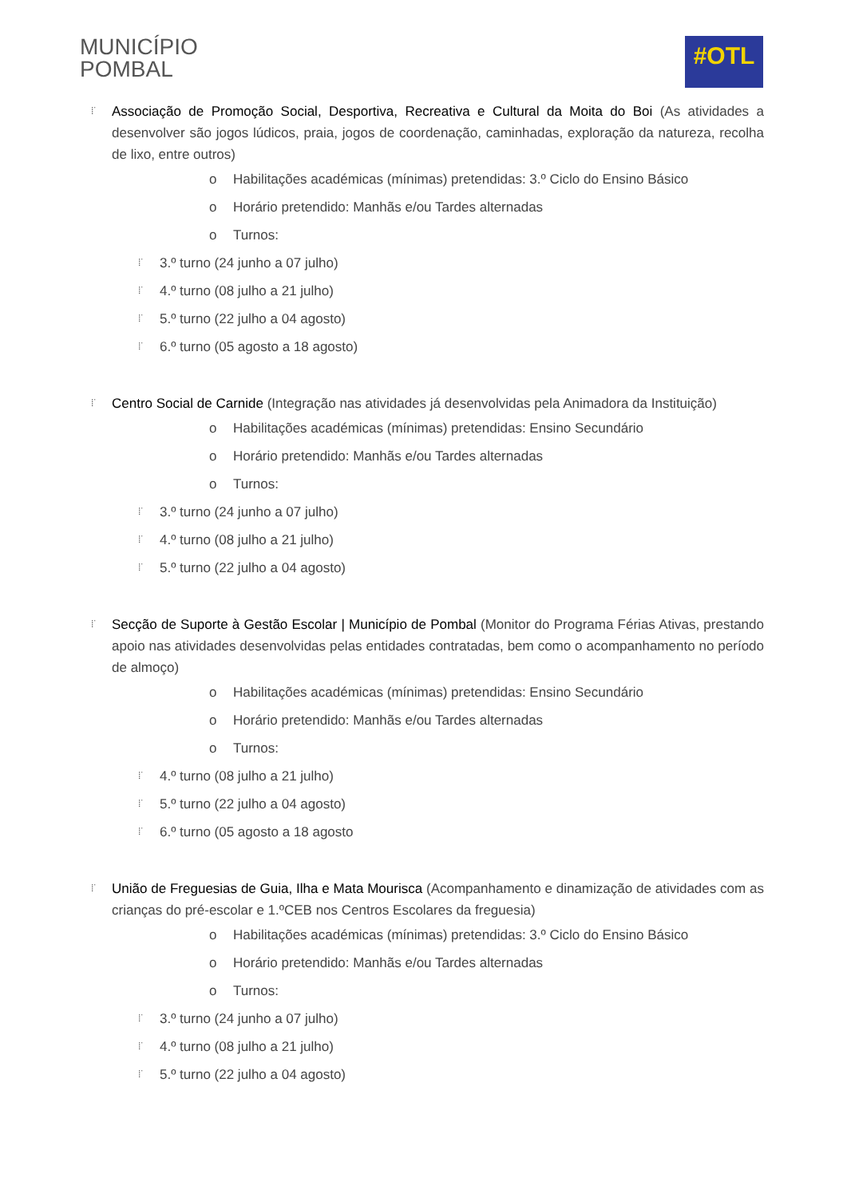MUNICÍPIO
POMBAL
#OTL
⁞˙ Associação de Promoção Social, Desportiva, Recreativa e Cultural da Moita do Boi (As atividades a desenvolver são jogos lúdicos, praia, jogos de coordenação, caminhadas, exploração da natureza, recolha de lixo, entre outros)
o Habilitações académicas (mínimas) pretendidas: 3.º Ciclo do Ensino Básico
o Horário pretendido: Manhãs e/ou Tardes alternadas
o Turnos:
⁞˙ 3.º turno (24 junho a 07 julho)
⁞˙ 4.º turno (08 julho a 21 julho)
⁞˙ 5.º turno (22 julho a 04 agosto)
⁞˙ 6.º turno (05 agosto a 18 agosto)
⁞˙ Centro Social de Carnide (Integração nas atividades já desenvolvidas pela Animadora da Instituição)
o Habilitações académicas (mínimas) pretendidas: Ensino Secundário
o Horário pretendido: Manhãs e/ou Tardes alternadas
o Turnos:
⁞˙ 3.º turno (24 junho a 07 julho)
⁞˙ 4.º turno (08 julho a 21 julho)
⁞˙ 5.º turno (22 julho a 04 agosto)
⁞˙ Secção de Suporte à Gestão Escolar | Município de Pombal (Monitor do Programa Férias Ativas, prestando apoio nas atividades desenvolvidas pelas entidades contratadas, bem como o acompanhamento no período de almoço)
o Habilitações académicas (mínimas) pretendidas: Ensino Secundário
o Horário pretendido: Manhãs e/ou Tardes alternadas
o Turnos:
⁞˙ 4.º turno (08 julho a 21 julho)
⁞˙ 5.º turno (22 julho a 04 agosto)
⁞˙ 6.º turno (05 agosto a 18 agosto
⁞˙ União de Freguesias de Guia, Ilha e Mata Mourisca (Acompanhamento e dinamização de atividades com as crianças do pré-escolar e 1.ºCEB nos Centros Escolares da freguesia)
o Habilitações académicas (mínimas) pretendidas: 3.º Ciclo do Ensino Básico
o Horário pretendido: Manhãs e/ou Tardes alternadas
o Turnos:
⁞˙ 3.º turno (24 junho a 07 julho)
⁞˙ 4.º turno (08 julho a 21 julho)
⁞˙ 5.º turno (22 julho a 04 agosto)